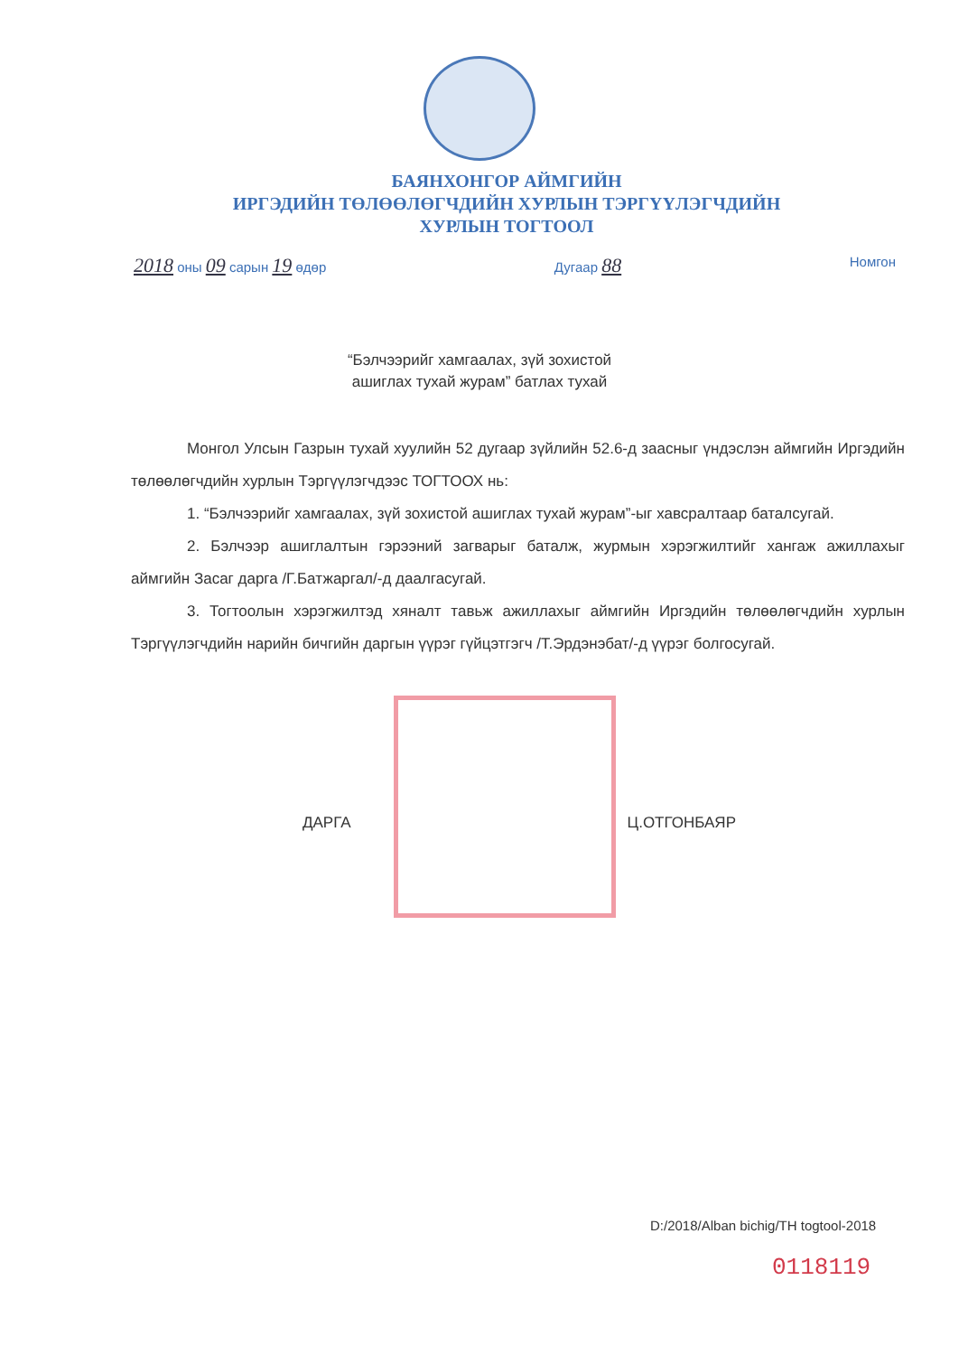БАЯНХОНГОР АЙМГИЙН
ИРГЭДИЙН ТӨЛӨӨЛӨГЧДИЙН ХУРЛЫН ТЭРГҮҮЛЭГЧДИЙН
ХУРЛЫН ТОГТООЛ
2018 оны 09 сарын 19 өдөр Дугаар 88 Номгон
“Бэлчээрийг хамгаалах, зүй зохистой
ашиглах тухай журам” батлах тухай
Монгол Улсын Газрын тухай хуулийн 52 дугаар зүйлийн 52.6-д заасныг үндэслэн аймгийн Иргэдийн төлөөлөгчдийн хурлын Тэргүүлэгчдээс ТОГТООХ нь:
1. “Бэлчээрийг хамгаалах, зүй зохистой ашиглах тухай журам”-ыг хавсралтаар баталсугай.
2. Бэлчээр ашиглалтын гэрээний загварыг баталж, журмын хэрэгжилтийг хангаж ажиллахыг аймгийн Засаг дарга /Г.Батжаргал/-д даалгасугай.
3. Тогтоолын хэрэгжилтэд хяналт тавьж ажиллахыг аймгийн Иргэдийн төлөөлөгчдийн хурлын Тэргүүлэгчдийн нарийн бичгийн даргын үүрэг гүйцэтгэгч /Т.Эрдэнэбат/-д үүрэг болгосугай.
ДАРГА Ц.ОТГОНБАЯР
D:/2018/Alban bichig/TH togtool-2018
0118119